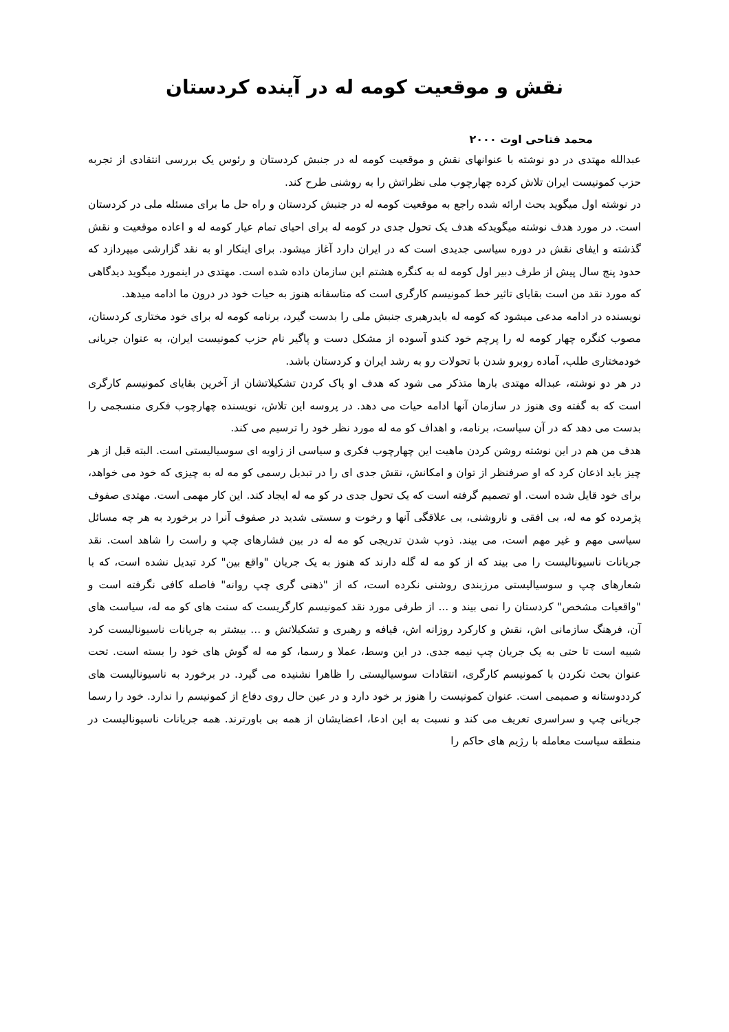نقش و موقعیت کومه له در آینده کردستان
محمد فتاحی اوت ۲۰۰۰
عبدالله مهتدی در دو نوشته با عنوانهای نقش و موقعیت کومه له در جنبش کردستان و رئوس یک بررسی انتقادی از تجربه حزب کمونیست ایران تلاش کرده چهارچوب ملی نظراتش را به روشنی طرح کند.
در نوشته اول میگوید بحث ارائه شده راجع به موقعیت کومه له در جنبش کردستان و راه حل ما برای مسئله ملی در کردستان است. در مورد هدف نوشته میگویدکه هدف یک تحول جدی در کومه له برای احیای تمام عیار کومه له و اعاده موقعیت و نقش گذشته و ایفای نقش در دوره سیاسی جدیدی است که در ایران دارد آغاز میشود. برای اینکار او به نقد گزارشی میپردازد که حدود پنج سال پیش از طرف دبیر اول کومه له به کنگره هشتم این سازمان داده شده است. مهتدی در اینمورد میگوید دیدگاهی که مورد نقد من است بقایای تاثیر خط کمونیسم کارگری است که متاسفانه هنوز به حیات خود در درون ما ادامه میدهد.
نویسنده در ادامه مدعی میشود که کومه له بایدرهبری جنبش ملی را بدست گیرد، برنامه کومه له برای خود مختاری کردستان، مصوب کنگره چهار کومه له را پرچم خود کندو آسوده از مشکل دست و پاگیر نام حزب کمونیست ایران، به عنوان جریانی خودمختاری طلب، آماده روبرو شدن با تحولات رو به رشد ایران و کردستان باشد.
در هر دو نوشته، عبداله مهتدی بارها متذکر می شود که هدف او پاک کردن تشکیلاتشان از آخرین بقایای کمونیسم کارگری است که به گفته وی هنوز در سازمان آنها ادامه حیات می دهد. در پروسه این تلاش، نویسنده چهارچوب فکری منسجمی را بدست می دهد که در آن سیاست، برنامه، و اهداف کو مه له مورد نظر خود را ترسیم می کند.
هدف من هم در این نوشته روشن کردن ماهیت این چهارچوب فکری و سیاسی از زاویه ای سوسیالیستی است. البته قبل از هر چیز باید اذعان کرد که او صرفنظر از توان و امکانش، نقش جدی ای را در تبدیل رسمی کو مه له به چیزی که خود می خواهد، برای خود قایل شده است. او تصمیم گرفته است که یک تحول جدی در کو مه له ایجاد کند. این کار مهمی است. مهتدی صفوف پژمرده کو مه له، بی افقی و ناروشنی، بی علاقگی آنها و رخوت و سستی شدید در صفوف آنرا در برخورد به هر چه مسائل سیاسی مهم و غیر مهم است، می بیند. ذوب شدن تدریجی کو مه له در بین فشارهای چپ و راست را شاهد است. نقد جریانات ناسیونالیست را می بیند که از کو مه له گله دارند که هنوز به یک جریان "واقع بین" کرد تبدیل نشده است، که با شعارهای چپ و سوسیالیستی مرزبندی روشنی نکرده است، که از "ذهنی گری چپ روانه" فاصله کافی نگرفته است و "واقعیات مشخص" کردستان را نمی بیند و ... از طرفی مورد نقد کمونیسم کارگریست که سنت های کو مه له، سیاست های آن، فرهنگ سازمانی اش، نقش و کارکرد روزانه اش، قیافه و رهبری و تشکیلاتش و ... بیشتر به جریانات ناسیونالیست کرد شبیه است تا حتی به یک جریان چپ نیمه جدی. در این وسط، عملا و رسما، کو مه له گوش های خود را بسته است. تحت عنوان بحث نکردن با کمونیسم کارگری، انتقادات سوسیالیستی را ظاهرا نشنیده می گیرد. در برخورد به ناسیونالیست های کرددوستانه و صمیمی است. عنوان کمونیست را هنوز بر خود دارد و در عین حال روی دفاع از کمونیسم را ندارد. خود را رسما جریانی چپ و سراسری تعریف می کند و نسبت به این ادعا، اعضایشان از همه بی باورترند. همه جریانات ناسیونالیست در منطقه سیاست معامله با رژیم های حاکم را